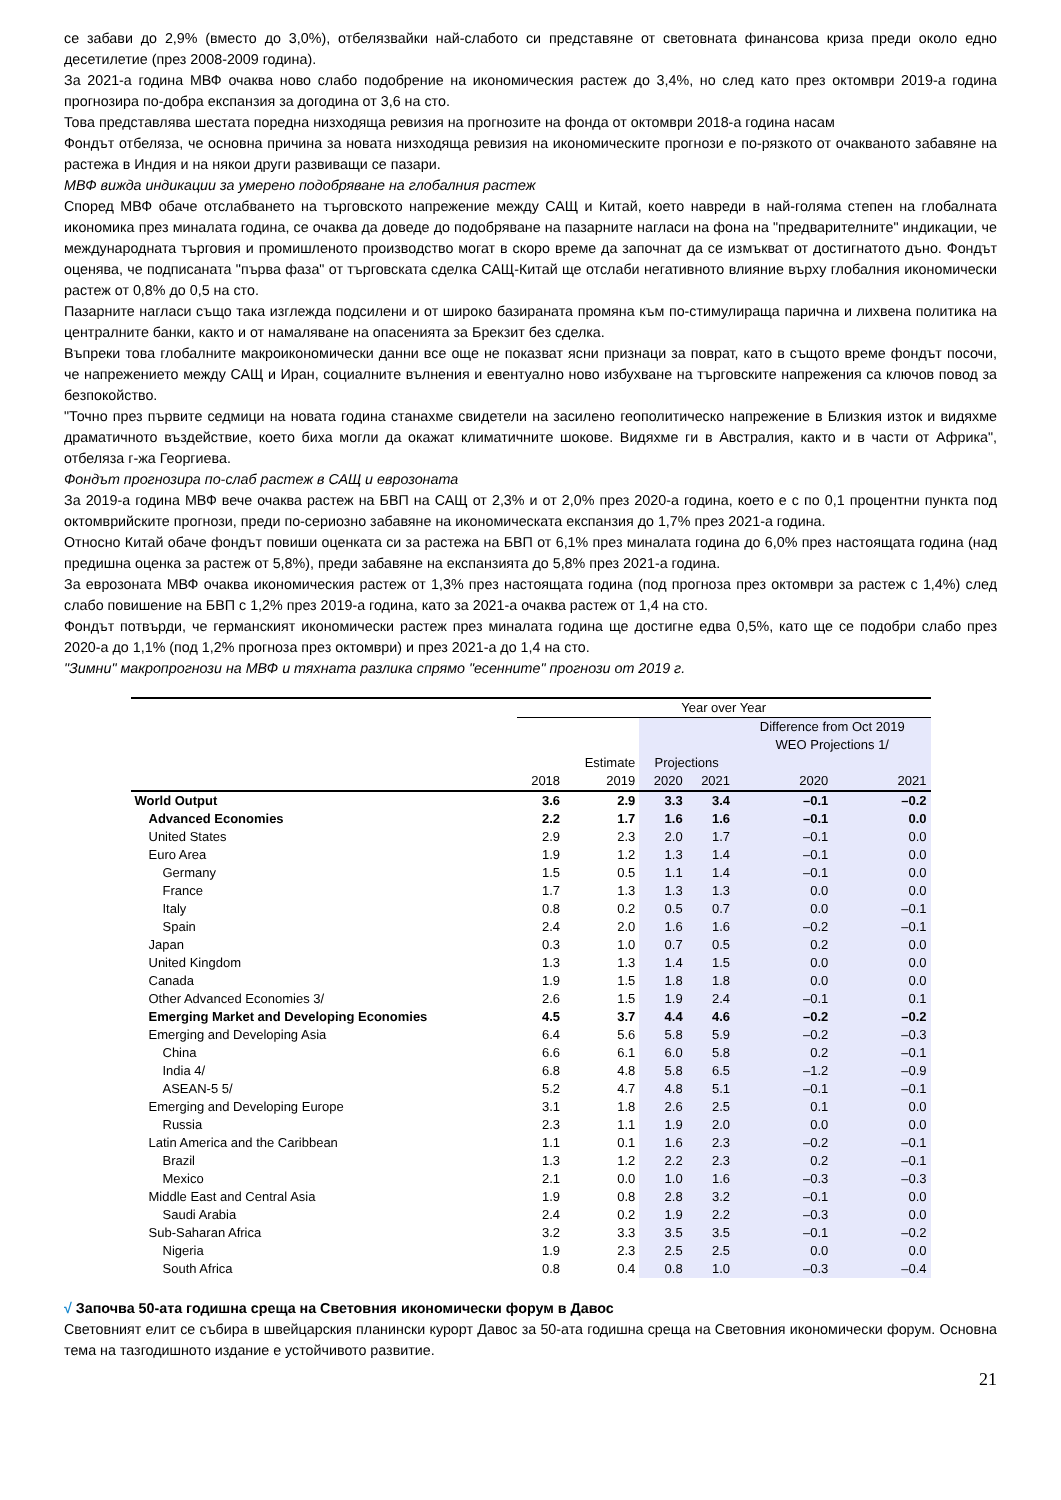се забави до 2,9% (вместо до 3,0%), отбелязвайки най-слабото си представяне от световната финансова криза преди около едно десетилетие (през 2008-2009 година).
За 2021-а година МВФ очаква ново слабо подобрение на икономическия растеж до 3,4%, но след като през октомври 2019-а година прогнозира по-добра експанзия за догодина от 3,6 на сто.
Това представлява шестата поредна низходяща ревизия на прогнозите на фонда от октомври 2018-а година насам
Фондът отбеляза, че основна причина за новата низходяща ревизия на икономическите прогнози е по-рязкото от очакваното забавяне на растежа в Индия и на някои други развиващи се пазари.
МВФ вижда индикации за умерено подобряване на глобалния растеж
Според МВФ обаче отслабването на търговското напрежение между САЩ и Китай, което навреди в най-голяма степен на глобалната икономика през миналата година, се очаква да доведе до подобряване на пазарните нагласи на фона на "предварителните" индикации, че международната търговия и промишленото производство могат в скоро време да започнат да се измъкват от достигнатото дъно. Фондът оценява, че подписаната "първа фаза" от търговската сделка САЩ-Китай ще отслаби негативното влияние върху глобалния икономически растеж от 0,8% до 0,5 на сто.
Пазарните нагласи също така изглежда подсилени и от широко базираната промяна към по-стимулираща парична и лихвена политика на централните банки, както и от намаляване на опасенията за Брекзит без сделка.
Въпреки това глобалните макроикономически данни все още не показват ясни признаци за поврат, като в същото време фондът посочи, че напрежението между САЩ и Иран, социалните вълнения и евентуално ново избухване на търговските напрежения са ключов повод за безпокойство.
"Точно през първите седмици на новата година станахме свидетели на засилено геополитическо напрежение в Близкия изток и видяхме драматичното въздействие, което биха могли да окажат климатичните шокове. Видяхме ги в Австралия, както и в части от Африка", отбеляза г-жа Георгиева.
Фондът прогнозира по-слаб растеж в САЩ и еврозоната
За 2019-а година МВФ вече очаква растеж на БВП на САЩ от 2,3% и от 2,0% през 2020-а година, което е с по 0,1 процентни пункта под октомврийските прогнози, преди по-сериозно забавяне на икономическата експанзия до 1,7% през 2021-а година.
Относно Китай обаче фондът повиши оценката си за растежа на БВП от 6,1% през миналата година до 6,0% през настоящата година (над предишна оценка за растеж от 5,8%), преди забавяне на експанзията до 5,8% през 2021-а година.
За еврозоната МВФ очаква икономическия растеж от 1,3% през настоящата година (под прогноза през октомври за растеж с 1,4%) след слабо повишение на БВП с 1,2% през 2019-а година, като за 2021-а очаква растеж от 1,4 на сто.
Фондът потвърди, че германският икономически растеж през миналата година ще достигне едва 0,5%, като ще се подобри слабо през 2020-а до 1,1% (под 1,2% прогноза през октомври) и през 2021-а до 1,4 на сто.
"Зимни" макропрогнози на МВФ и тяхната разлика спрямо "есенните" прогнози от 2019 г.
| | Year over Year | | | | | |
| --- | --- | --- | --- | --- | --- | --- |
| | | | | | Difference from Oct 2019 WEO Projections 1/ | |
| | | Estimate | Projections | | | |
| | 2018 | 2019 | 2020 | 2021 | 2020 | 2021 |
| World Output | 3.6 | 2.9 | 3.3 | 3.4 | –0.1 | –0.2 |
| Advanced Economies | 2.2 | 1.7 | 1.6 | 1.6 | –0.1 | 0.0 |
| United States | 2.9 | 2.3 | 2.0 | 1.7 | –0.1 | 0.0 |
| Euro Area | 1.9 | 1.2 | 1.3 | 1.4 | –0.1 | 0.0 |
| Germany | 1.5 | 0.5 | 1.1 | 1.4 | –0.1 | 0.0 |
| France | 1.7 | 1.3 | 1.3 | 1.3 | 0.0 | 0.0 |
| Italy | 0.8 | 0.2 | 0.5 | 0.7 | 0.0 | –0.1 |
| Spain | 2.4 | 2.0 | 1.6 | 1.6 | –0.2 | –0.1 |
| Japan | 0.3 | 1.0 | 0.7 | 0.5 | 0.2 | 0.0 |
| United Kingdom | 1.3 | 1.3 | 1.4 | 1.5 | 0.0 | 0.0 |
| Canada | 1.9 | 1.5 | 1.8 | 1.8 | 0.0 | 0.0 |
| Other Advanced Economies 3/ | 2.6 | 1.5 | 1.9 | 2.4 | –0.1 | 0.1 |
| Emerging Market and Developing Economies | 4.5 | 3.7 | 4.4 | 4.6 | –0.2 | –0.2 |
| Emerging and Developing Asia | 6.4 | 5.6 | 5.8 | 5.9 | –0.2 | –0.3 |
| China | 6.6 | 6.1 | 6.0 | 5.8 | 0.2 | –0.1 |
| India 4/ | 6.8 | 4.8 | 5.8 | 6.5 | –1.2 | –0.9 |
| ASEAN-5 5/ | 5.2 | 4.7 | 4.8 | 5.1 | –0.1 | –0.1 |
| Emerging and Developing Europe | 3.1 | 1.8 | 2.6 | 2.5 | 0.1 | 0.0 |
| Russia | 2.3 | 1.1 | 1.9 | 2.0 | 0.0 | 0.0 |
| Latin America and the Caribbean | 1.1 | 0.1 | 1.6 | 2.3 | –0.2 | –0.1 |
| Brazil | 1.3 | 1.2 | 2.2 | 2.3 | 0.2 | –0.1 |
| Mexico | 2.1 | 0.0 | 1.0 | 1.6 | –0.3 | –0.3 |
| Middle East and Central Asia | 1.9 | 0.8 | 2.8 | 3.2 | –0.1 | 0.0 |
| Saudi Arabia | 2.4 | 0.2 | 1.9 | 2.2 | –0.3 | 0.0 |
| Sub-Saharan Africa | 3.2 | 3.3 | 3.5 | 3.5 | –0.1 | –0.2 |
| Nigeria | 1.9 | 2.3 | 2.5 | 2.5 | 0.0 | 0.0 |
| South Africa | 0.8 | 0.4 | 0.8 | 1.0 | –0.3 | –0.4 |
√ Започва 50-ата годишна среща на Световния икономически форум в Давос
Световният елит се събира в швейцарския планински курорт Давос за 50-ата годишна среща на Световния икономически форум. Основна тема на тазгодишното издание е устойчивото развитие.
21